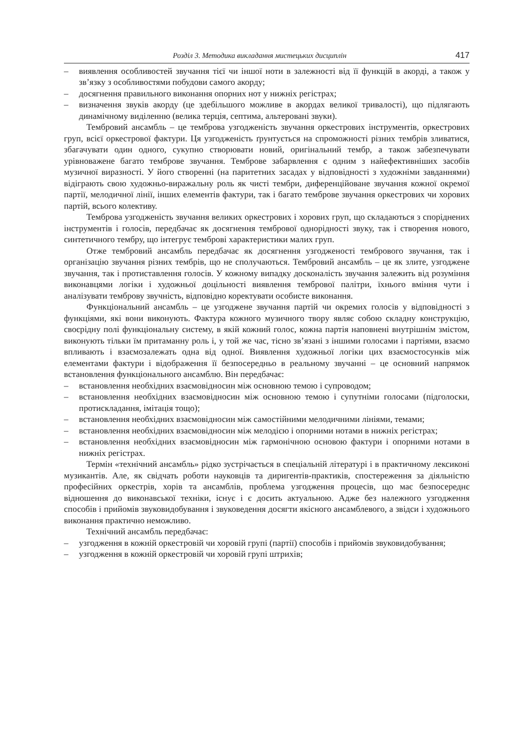Розділ 3. Методика викладання мистецьких дисциплін 417
– виявлення особливостей звучання тієї чи іншої ноти в залежності від її функцій в акорді, а також у зв’язку з особливостями побудови самого акорду;
– досягнення правильного виконання опорних нот у нижніх регістрах;
– визначення звуків акорду (це здебільшого можливе в акордах великої тривалості), що підлягають динамічному виділенню (велика терція, септима, альтеровані звуки).
Тембровий ансамбль – це темброва узгодженість звучання оркестрових інструментів, оркестрових груп, всієї оркестрової фактури. Ця узгодженість ґрунтується на спроможності різних тембрів зливатися, збагачувати один одного, сукупно створювати новий, оригінальний тембр, а також забезпечувати урівноважене багато темброве звучання. Темброве забарвлення є одним з найефективніших засобів музичної виразності. У його створенні (на паритетних засадах у відповідності з художніми завданнями) відіграють свою художньо-виражальну роль як чисті тембри, диференційоване звучання кожної окремої партії, мелодичної лінії, інших елементів фактури, так і багато темброве звучання оркестрових чи хорових партій, всього колективу.
Темброва узгодженість звучання великих оркестрових і хорових груп, що складаються з споріднених інструментів і голосів, передбачає як досягнення тембрової однорідності звуку, так і створення нового, синтетичного тембру, що інтегрує темброві характеристики малих груп.
Отже тембровий ансамбль передбачає як досягнення узгодженості тембрового звучання, так і організацію звучання різних тембрів, що не сполучаються. Тембровий ансамбль – це як злите, узгоджене звучання, так і протиставлення голосів. У кожному випадку досконалість звучання залежить від розуміння виконавцями логіки і художньої доцільності виявлення тембрової палітри, їхнього вміння чути і аналізувати темброву звучність, відповідно коректувати особисте виконання.
Функціональний ансамбль – це узгоджене звучання партій чи окремих голосів у відповідності з функціями, які вони виконують. Фактура кожного музичного твору являє собою складну конструкцію, своєрідну полі функціональну систему, в якій кожний голос, кожна партія наповнені внутрішнім змістом, виконують тільки їм притаманну роль і, у той же час, тісно зв’язані з іншими голосами і партіями, взаємо впливають і взаємозалежать одна від одної. Виявлення художньої логіки цих взаємостосунків між елементами фактури і відображення її безпосередньо в реальному звучанні – це основний напрямок встановлення функціонального ансамблю. Він передбачає:
– встановлення необхідних взаємовідносин між основною темою і супроводом;
– встановлення необхідних взаємовідносин між основною темою і супутніми голосами (підголоски, протискладання, імітація тощо);
– встановлення необхідних взаємовідносин між самостійними мелодичними лініями, темами;
– встановлення необхідних взаємовідносин між мелодією і опорними нотами в нижніх регістрах;
– встановлення необхідних взаємовідносин між гармонічною основою фактури і опорними нотами в нижніх регістрах.
Термін «технічний ансамбль» рідко зустрічається в спеціальній літературі і в практичному лексиконі музикантів. Але, як свідчать роботи науковців та диригентів-практиків, спостереження за діяльністю професійних оркестрів, хорів та ансамблів, проблема узгодження процесів, що має безпосереднє відношення до виконавської техніки, існує і є досить актуальною. Адже без належного узгодження способів і прийомів звуковидобування і звуковедення досягти якісного ансамблевого, а звідси і художнього виконання практично неможливо.
Технічний ансамбль передбачає:
– узгодження в кожній оркестровій чи хоровій групі (партії) способів і прийомів звуковидобування;
– узгодження в кожній оркестровій чи хоровій групі штрихів;